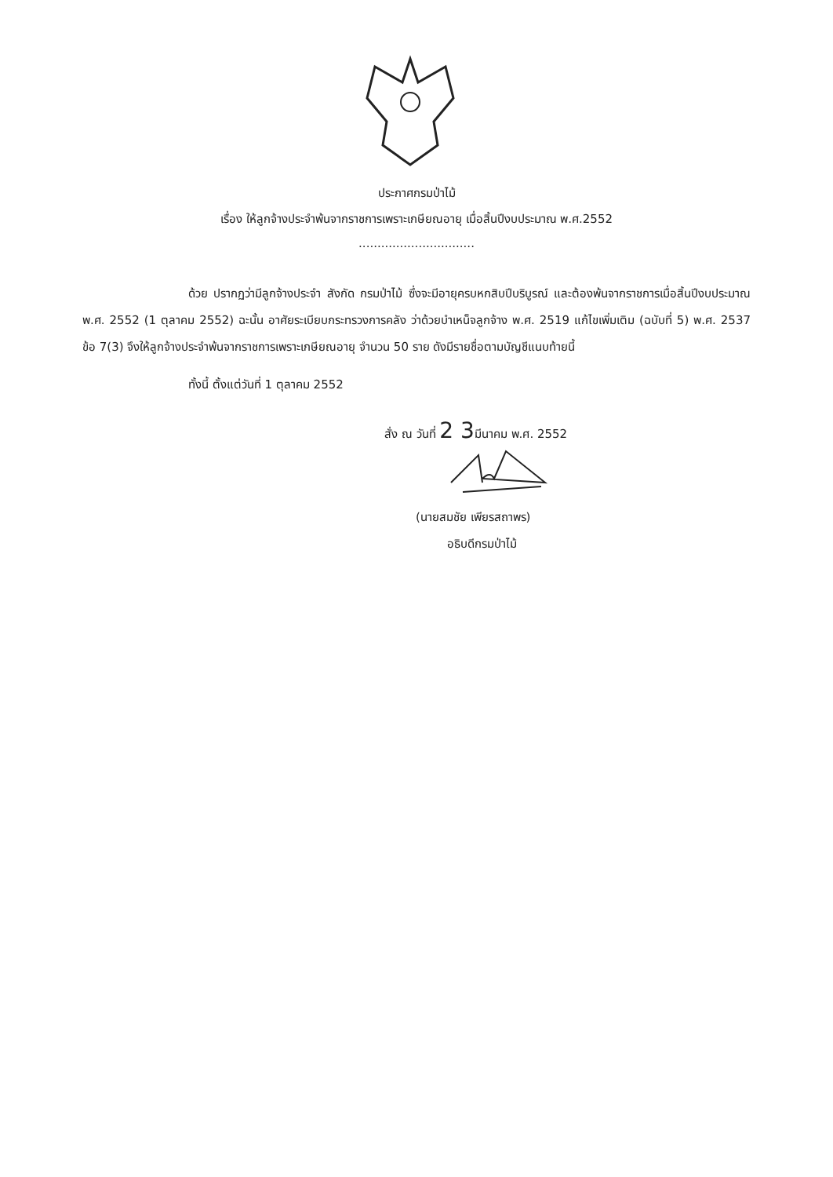ประกาศกรมป่าไม้
เรื่อง ให้ลูกจ้างประจำพ้นจากราชการเพราะเกษียณอายุ เมื่อสิ้นปีงบประมาณ พ.ศ.2552
...............................
ด้วย ปรากฏว่ามีลูกจ้างประจำ สังกัด กรมป่าไม้ ซึ่งจะมีอายุครบหกสิบปีบริบูรณ์ และต้องพ้นจากราชการเมื่อสิ้นปีงบประมาณ พ.ศ. 2552 (1 ตุลาคม 2552) ฉะนั้น อาศัยระเบียบกระทรวงการคลัง ว่าด้วยบำเหน็จลูกจ้าง พ.ศ. 2519 แก้ไขเพิ่มเติม (ฉบับที่ 5) พ.ศ. 2537 ข้อ 7(3) จึงให้ลูกจ้างประจำพ้นจากราชการเพราะเกษียณอายุ จำนวน 50 ราย ดังมีรายชื่อตามบัญชีแนบท้ายนี้
ทั้งนี้ ตั้งแต่วันที่ 1 ตุลาคม 2552
สั่ง ณ วันที่ 2 3มีนาคม พ.ศ. 2552
(นายสมชัย เพียรสถาพร)
อธิบดีกรมป่าไม้